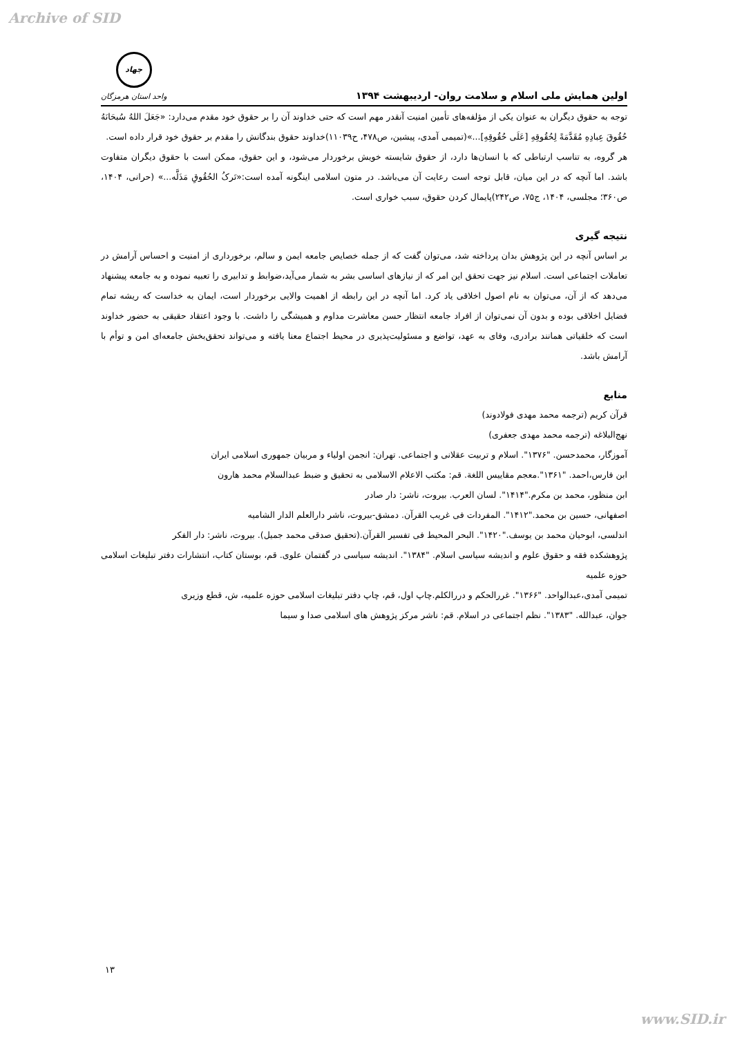Archive of SID
اولین همایش ملی اسلام و سلامت روان- اردیبهشت ۱۳۹۴
جهاد
واحد استان هرمزگان
توجه به حقوق دیگران به عنوان یکی از مؤلفه‌های تأمین امنیت آنقدر مهم است که حتی خداوند آن را بر حقوق خود مقدم می‌دارد: «جَعَلَ اللهُ سُبحَانَهُ حُقُوقَ عِبادِهِ مُقَدَّمَةً لِحُقُوقِهِ [عَلَی حُقُوقِهِ]...»(تمیمی آمدی، پیشین، ص۴۷۸، ح۱۱۰۳۹)خداوند حقوق بندگانش را مقدم بر حقوق خود قرار داده است.
هر گروه، به تناسب ارتباطی که با انسان‌ها دارد، از حقوق شایسته خویش برخوردار می‌شود، و این حقوق، ممکن است با حقوق دیگران متفاوت باشد. اما آنچه که در این میان، قابل توجه است رعایت آن می‌باشد. در متون اسلامی اینگونه آمده است:«تَرکُ الحُقُوقِ مَذَلَّه...» (حرانی، ۱۴۰۴، ص۳۶۰؛ مجلسی، ۱۴۰۴، ج۷۵، ص۲۴۲)پایمال کردن حقوق، سبب خواری است.
نتیجه گیری
بر اساس آنچه در این پژوهش بدان پرداخته شد، می‌توان گفت که از جمله خصایص جامعه ایمن و سالم، برخورداری از امنیت و احساس آرامش در تعاملات اجتماعی است. اسلام نیز جهت تحقق این امر که از نیازهای اساسی بشر به شمار می‌آید،ضوابط و تدابیری را تعبیه نموده و به جامعه پیشنهاد می‌دهد که از آن، می‌توان به نام اصول اخلاقی یاد کرد. اما آنچه در این رابطه از اهمیت والایی برخوردار است، ایمان به خداست که ریشه تمام فضایل اخلاقی بوده و بدون آن نمی‌توان از افراد جامعه انتظار حسن معاشرت مداوم و همیشگی را داشت. با وجود اعتقاد حقیقی به حضور خداوند است که خلقیاتی همانند برادری، وفای به عهد، تواضع و مسئولیت‌پذیری در محیط اجتماع معنا یافته و می‌تواند تحقق‌بخش جامعه‌ای امن و توأم با آرامش باشد.
منابع
قرآن کریم (ترجمه محمد مهدی فولادوند)
نهج‌البلاغه (ترجمه محمد مهدی جعفری)
آموزگار، محمدحسن. "۱۳۷۶". اسلام و تربیت عقلانی و اجتماعی. تهران: انجمن اولیاء و مربیان جمهوری اسلامی ایران
ابن فارس،احمد. "۱۳۶۱".معجم مقاییس اللغة. قم: مکتب الاعلام الاسلامی به تحقیق و ضبط عبدالسلام محمد هارون
ابن منظور، محمد بن مکرم."۱۴۱۴". لسان العرب. بیروت، ناشر: دار صادر
اصفهانی، حسین بن محمد."۱۴۱۲". المفردات فی غریب القرآن. دمشق-بیروت، ناشر دارالعلم الدار الشامیه
اندلسی، ابوحیان محمد بن یوسف."۱۴۲۰". البحر المحیط فی تفسیر القرآن.(تحقیق صدقی محمد جمیل). بیروت، ناشر: دار الفکر
پژوهشکده فقه و حقوق علوم و اندیشه سیاسی اسلام. "۱۳۸۴". اندیشه سیاسی در گفتمان علوی. قم، بوستان کتاب، انتشارات دفتر تبلیغات اسلامی حوزه علمیه
تمیمی آمدی،عبدالواحد. "۱۳۶۶". غررالحکم و دررالکلم.چاپ اول، قم، چاپ دفتر تبلیغات اسلامی حوزه علمیه، ش، قطع وزیری
جوان، عبدالله. "۱۳۸۳". نظم اجتماعی در اسلام. قم: ناشر مرکز پژوهش های اسلامی صدا و سیما
۱۳
www.SID.ir